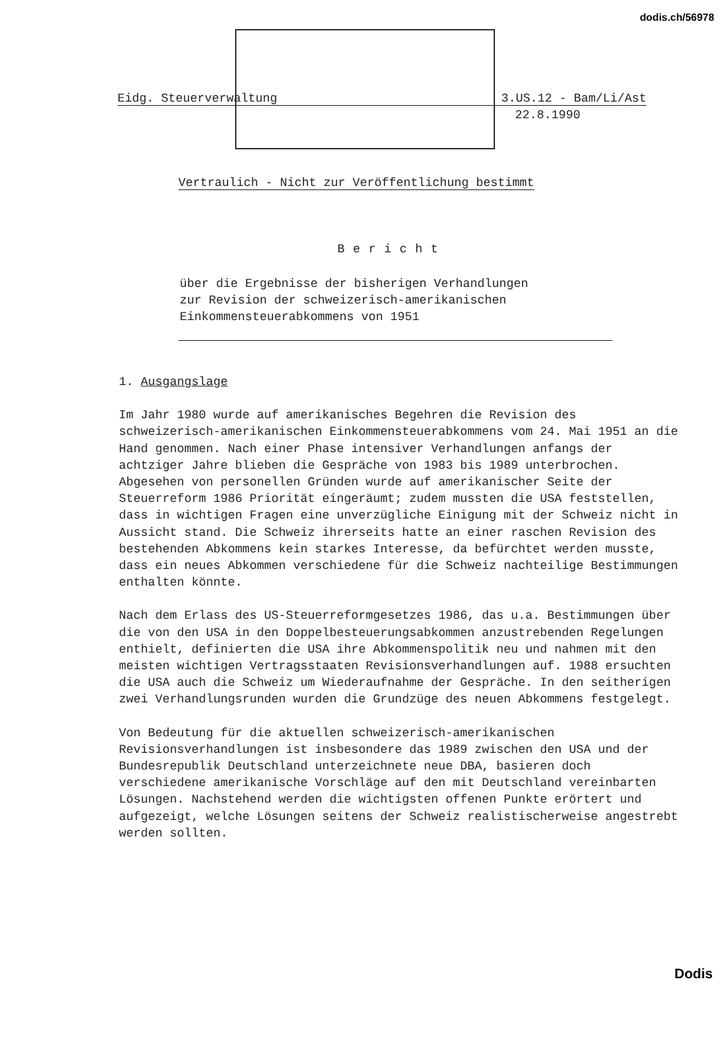dodis.ch/56978
Eidg. Steuerverwaltung 3.US.12 - Bam/Li/Ast
22.8.1990
Vertraulich - Nicht zur Veröffentlichung bestimmt
Bericht
über die Ergebnisse der bisherigen Verhandlungen
zur Revision der schweizerisch-amerikanischen
Einkommensteuerabkommens von 1951
1. Ausgangslage
Im Jahr 1980 wurde auf amerikanisches Begehren die Revision des schweizerisch-amerikanischen Einkommensteuerabkommens vom 24. Mai 1951 an die Hand genommen. Nach einer Phase intensiver Verhandlungen anfangs der achtziger Jahre blieben die Gespräche von 1983 bis 1989 unterbrochen. Abgesehen von personellen Gründen wurde auf amerikanischer Seite der Steuerreform 1986 Priorität eingeräumt; zudem mussten die USA feststellen, dass in wichtigen Fragen eine unverzügliche Einigung mit der Schweiz nicht in Aussicht stand. Die Schweiz ihrerseits hatte an einer raschen Revision des bestehenden Abkommens kein starkes Interesse, da befürchtet werden musste, dass ein neues Abkommen verschiedene für die Schweiz nachteilige Bestimmungen enthalten könnte.
Nach dem Erlass des US-Steuerreformgesetzes 1986, das u.a. Bestimmungen über die von den USA in den Doppelbesteuerungsabkommen anzustrebenden Regelungen enthielt, definierten die USA ihre Abkommenspolitik neu und nahmen mit den meisten wichtigen Vertragsstaaten Revisionsverhandlungen auf. 1988 ersuchten die USA auch die Schweiz um Wiederaufnahme der Gespräche. In den seitherigen zwei Verhandlungsrunden wurden die Grundzüge des neuen Abkommens festgelegt.
Von Bedeutung für die aktuellen schweizerisch-amerikanischen Revisionsverhandlungen ist insbesondere das 1989 zwischen den USA und der Bundesrepublik Deutschland unterzeichnete neue DBA, basieren doch verschiedene amerikanische Vorschläge auf den mit Deutschland vereinbarten Lösungen. Nachstehend werden die wichtigsten offenen Punkte erörtert und aufgezeigt, welche Lösungen seitens der Schweiz realistischerweise angestrebt werden sollten.
Dodis